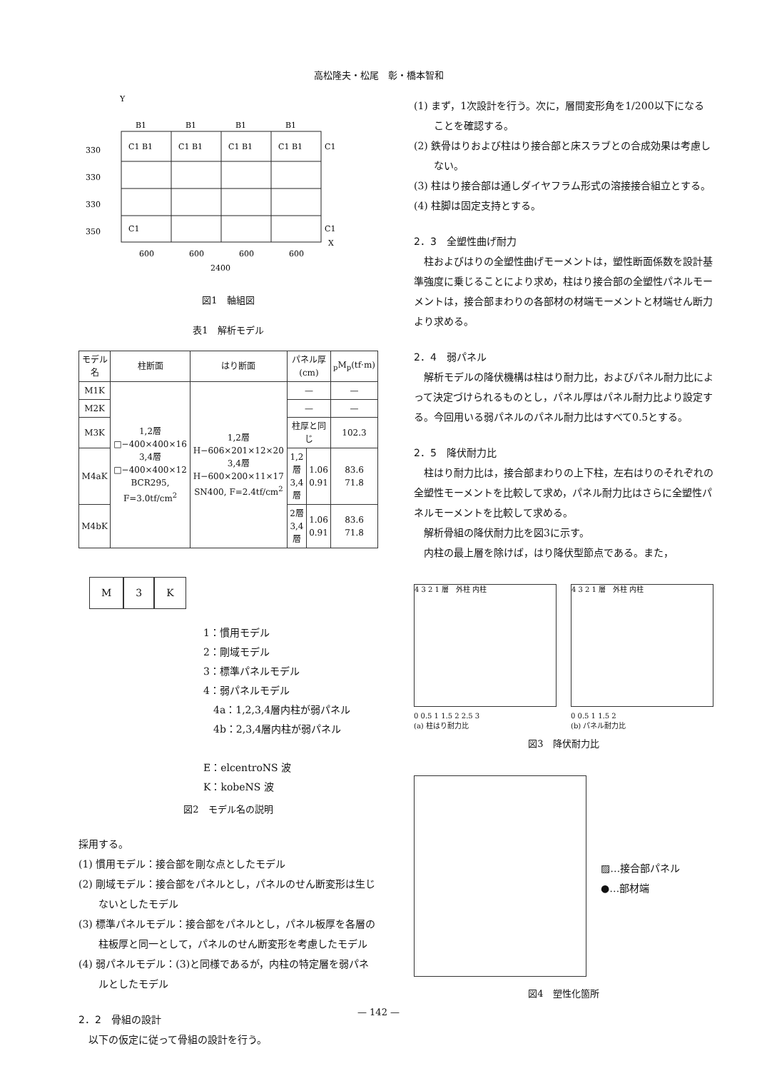高松隆夫・松尾　彰・橋本智和
Y
B1
B1
B1
B1
C1 B1
C1 B1
C1 B1
C1 B1
C1
C1
C1
X
600
600
600
600
2400
330
330
330
350
図1　軸組図
表1　解析モデル
| モデル名 | 柱断面 | はり断面 | パネル厚(cm) | | <sub>p</sub>M<sub>p</sub>(tf·m) |
| --- | --- | --- | --- | --- | --- |
| M1K | 1,2層 □−400×400×16 3,4層 □−400×400×12 BCR295, F=3.0tf/cm<sup>2</sup> | 1,2層 H−606×201×12×20 3,4層 H−600×200×11×17 SN400, F=2.4tf/cm<sup>2</sup> | — | | — |
| M2K | | | — | | — |
| M3K | | | 柱厚と同じ | | 102.3 |
| M4aK | | | 1,2層 3,4層 | 1.06 0.91 | 83.6 71.8 |
| M4bK | | | 2層 3,4層 | 1.06 0.91 | 83.6 71.8 |
M 3 K
1：慣用モデル
2：剛域モデル
3：標準パネルモデル
4：弱パネルモデル
　4a：1,2,3,4層内柱が弱パネル
　4b：2,3,4層内柱が弱パネル
E：elcentroNS 波
K：kobeNS 波
図2　モデル名の説明
採用する。
(1) 慣用モデル：接合部を剛な点としたモデル
(2) 剛域モデル：接合部をパネルとし，パネルのせん断変形は生じないとしたモデル
(3) 標準パネルモデル：接合部をパネルとし，パネル板厚を各層の柱板厚と同一として，パネルのせん断変形を考慮したモデル
(4) 弱パネルモデル：(3)と同様であるが，内柱の特定層を弱パネルとしたモデル
2．2　骨組の設計
以下の仮定に従って骨組の設計を行う。
(1) まず，1次設計を行う。次に，層間変形角を1/200以下になることを確認する。
(2) 鉄骨はりおよび柱はり接合部と床スラブとの合成効果は考慮しない。
(3) 柱はり接合部は通しダイヤフラム形式の溶接接合組立とする。
(4) 柱脚は固定支持とする。
2．3　全塑性曲げ耐力
柱およびはりの全塑性曲げモーメントは，塑性断面係数を設計基準強度に乗じることにより求め，柱はり接合部の全塑性パネルモーメントは，接合部まわりの各部材の材端モーメントと材端せん断力より求める。
2．4　弱パネル
解析モデルの降伏機構は柱はり耐力比，およびパネル耐力比によって決定づけられるものとし，パネル厚はパネル耐力比より設定する。今回用いる弱パネルのパネル耐力比はすべて0.5とする。
2．5　降伏耐力比
柱はり耐力比は，接合部まわりの上下柱，左右はりのそれぞれの全塑性モーメントを比較して求め，パネル耐力比はさらに全塑性パネルモーメントを比較して求める。
解析骨組の降伏耐力比を図3に示す。
内柱の最上層を除けば，はり降伏型節点である。また，
4 3 2 1 層　外柱 内柱
0 0.5 1 1.5 2 2.5 3
(a) 柱はり耐力比
4 3 2 1 層　外柱 内柱
0 0.5 1 1.5 2
(b) パネル耐力比
図3　降伏耐力比
▨…接合部パネル
●…部材端
図4　塑性化箇所
— 142 —